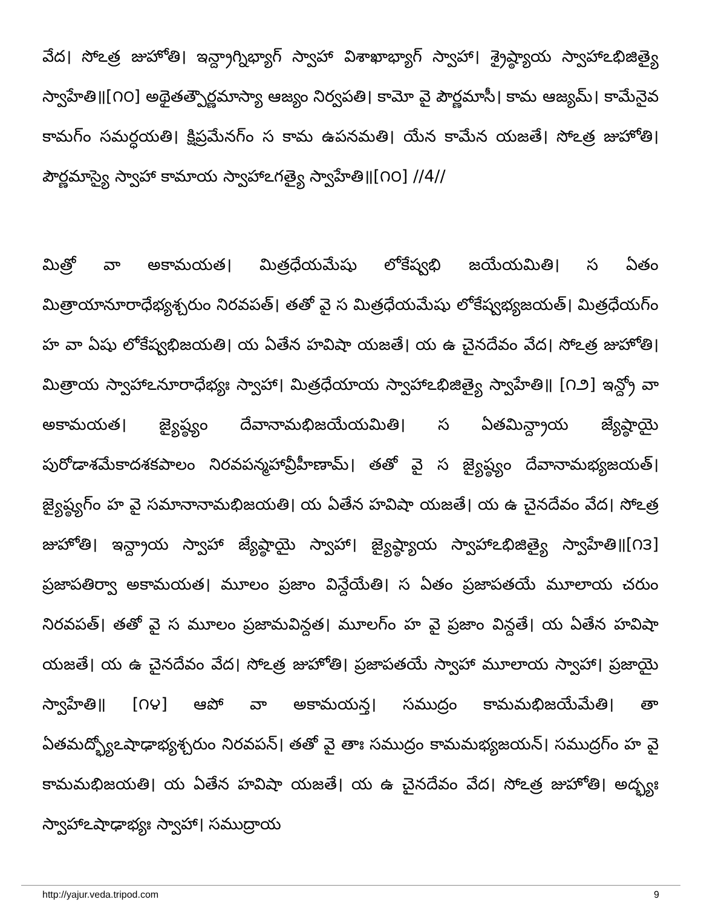వేద। సోఽత్ర జుహోతి। ఇన్ద్రాగ్నిభ్యాగ్ స్వాహా విశాఖాభ్యాగ్ స్వాహా। శ్రైష్ఠ్యాయ స్వాహాఽభిజిత్యై స్వాహేతి॥[౧౦] అథైతత్పౌర్ణమాస్యా ఆజ్యం నిర్వపతి। కామో వై పౌర్ణమాసీ। కామ ఆజ్యమ్। కామేనైవ కామగ్ం సమర్ధయతి। క్షిప్రమేనగ్ం స కామ ఉపనమతి। యేన కామేన యజతే। సోఽత్ర జుహోతి। పౌర్ణమాస్యై స్వాహా కామాయ స్వాహాఽగత్యై స్వాహేతి॥[౧౦] //4//
మిత్రో వా అకామయత। మిత్రధేయమేషు లోకేష్వభి జయేయమితి। స ఏతం మిత్రాయానూరాధేభ్యశ్చరుం నిరవపత్। తతో వై స మిత్రధేయమేషు లోకేష్వభ్యజయత్। మిత్రధేయగ్ం హ వా ఏషు లోకేష్వభిజయతి। య ఏతేన హవిషా యజతే। య ఉ చైనదేవం వేద। సోఽత్ర జుహోతి। మిత్రాయ స్వాహాఽనూరాధేభ్యః స్వాహా। మిత్రధేయాయ స్వాహాఽభిజిత్యై స్వాహేతి॥ [౧౨] ఇన్ద్రో వా అకామయత। జ్యైష్ఠ్యం దేవానామభిజయేయమితి। స ఏతమిన్ద్రాయ జ్యేష్ఠాయై పురోడాశమేకాదశకపాలం నిరవపన్మహావ్రీహీణామ్। తతో వై స జ్యైష్ఠ్యం దేవానామభ్యజయత్। జ్యైష్ఠ్యగ్ం హ వై సమానానామభిజయతి। య ఏతేన హవిషా యజతే। య ఉ చైనదేవం వేద। సోఽత్ర జుహోతి। ఇన్ద్రాయ స్వాహా జ్యేష్ఠాయై స్వాహా। జ్యైష్ఠ్యాయ స్వాహాఽభిజిత్యై స్వాహేతి॥[౧౩] ప్రజాపతిర్వా అకామయత। మూలం ప్రజాం విన్దేయేతి। స ఏతం ప్రజాపతయే మూలాయ చరుం నిరవపత్। తతో వై స మూలం ప్రజామవిన్దత। మూలగ్ం హ వై ప్రజాం విన్దతే। య ఏతేన హవిషా యజతే। య ఉ చైనదేవం వేద। సోఽత్ర జుహోతి। ప్రజాపతయే స్వాహా మూలాయ స్వాహా। ప్రజాయై స్వాహేతి॥ [౧౪] ఆపో వా అకామయన్త। సముద్రం కామమభిజయేమేతి। తా ఏతమద్భ్యోఽషాఢాభ్యశ్చరుం నిరవపన్। తతో వై తాః సముద్రం కామమభ్యజయన్। సముద్రగ్ం హ వై కామమభిజయతి। య ఏతేన హవిషా యజతే। య ఉ చైనదేవం వేద। సోఽత్ర జుహోతి। అద్భ్యః స్వాహాఽషాఢాభ్యః స్వాహా। సముద్రాయ
http://yajur.veda.tripod.com 9